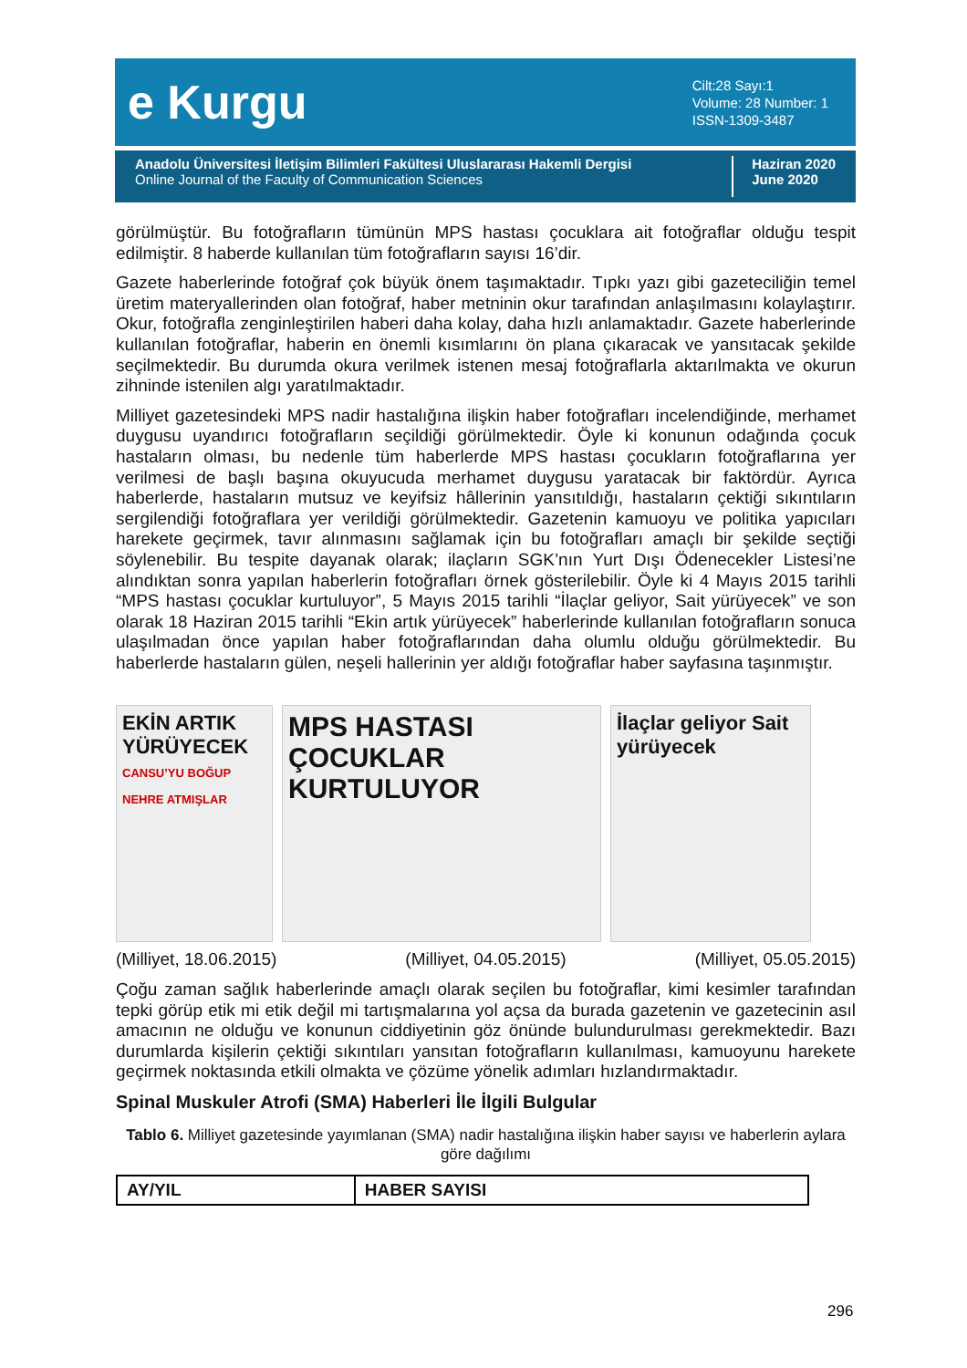e Kurgu
Cilt:28 Sayı:1
Volume: 28 Number: 1
ISSN-1309-3487
Anadolu Üniversitesi İletişim Bilimleri Fakültesi Uluslararası Hakemli Dergisi
Online Journal of the Faculty of Communication Sciences
Haziran 2020
June 2020
görülmüştür. Bu fotoğrafların tümünün MPS hastası çocuklara ait fotoğraflar olduğu tespit edilmiştir. 8 haberde kullanılan tüm fotoğrafların sayısı 16’dir.
Gazete haberlerinde fotoğraf çok büyük önem taşımaktadır. Tıpkı yazı gibi gazeteciliğin temel üretim materyallerinden olan fotoğraf, haber metninin okur tarafından anlaşılmasını kolaylaştırır. Okur, fotoğrafla zenginleştirilen haberi daha kolay, daha hızlı anlamaktadır. Gazete haberlerinde kullanılan fotoğraflar, haberin en önemli kısımlarını ön plana çıkaracak ve yansıtacak şekilde seçilmektedir. Bu durumda okura verilmek istenen mesaj fotoğraflarla aktarılmakta ve okurun zihninde istenilen algı yaratılmaktadır.
Milliyet gazetesindeki MPS nadir hastalığına ilişkin haber fotoğrafları incelendiğinde, merhamet duygusu uyandırıcı fotoğrafların seçildiği görülmektedir. Öyle ki konunun odağında çocuk hastaların olması, bu nedenle tüm haberlerde MPS hastası çocukların fotoğraflarına yer verilmesi de başlı başına okuyucuda merhamet duygusu yaratacak bir faktördür. Ayrıca haberlerde, hastaların mutsuz ve keyifsiz hâllerinin yansıtıldığı, hastaların çektiği sıkıntıların sergilendiği fotoğraflara yer verildiği görülmektedir. Gazetenin kamuoyu ve politika yapıcıları harekete geçirmek, tavır alınmasını sağlamak için bu fotoğrafları amaçlı bir şekilde seçtiği söylenebilir. Bu tespite dayanak olarak; ilaçların SGK’nın Yurt Dışı Ödenecekler Listesi’ne alındıktan sonra yapılan haberlerin fotoğrafları örnek gösterilebilir. Öyle ki 4 Mayıs 2015 tarihli “MPS hastası çocuklar kurtuluyor”, 5 Mayıs 2015 tarihli “İlaçlar geliyor, Sait yürüyecek” ve son olarak 18 Haziran 2015 tarihli “Ekin artık yürüyecek” haberlerinde kullanılan fotoğrafların sonuca ulaşılmadan önce yapılan haber fotoğraflarından daha olumlu olduğu görülmektedir. Bu haberlerde hastaların gülen, neşeli hallerinin yer aldığı fotoğraflar haber sayfasına taşınmıştır.
EKİN ARTIK YÜRÜYECEK
CANSU’YU BOĞUP NEHRE ATMIŞLAR
MPS HASTASI ÇOCUKLAR KURTULUYOR
İlaçlar geliyor Sait yürüyecek
(Milliyet, 18.06.2015) (Milliyet, 04.05.2015) (Milliyet, 05.05.2015)
Çoğu zaman sağlık haberlerinde amaçlı olarak seçilen bu fotoğraflar, kimi kesimler tarafından tepki görüp etik mi etik değil mi tartışmalarına yol açsa da burada gazetenin ve gazetecinin asıl amacının ne olduğu ve konunun ciddiyetinin göz önünde bulundurulması gerekmektedir. Bazı durumlarda kişilerin çektiği sıkıntıları yansıtan fotoğrafların kullanılması, kamuoyunu harekete geçirmek noktasında etkili olmakta ve çözüme yönelik adımları hızlandırmaktadır.
Spinal Muskuler Atrofi (SMA) Haberleri İle İlgili Bulgular
Tablo 6. Milliyet gazetesinde yayımlanan (SMA) nadir hastalığına ilişkin haber sayısı ve haberlerin aylara göre dağılımı
| AY/YIL | HABER SAYISI |
| --- | --- |
296